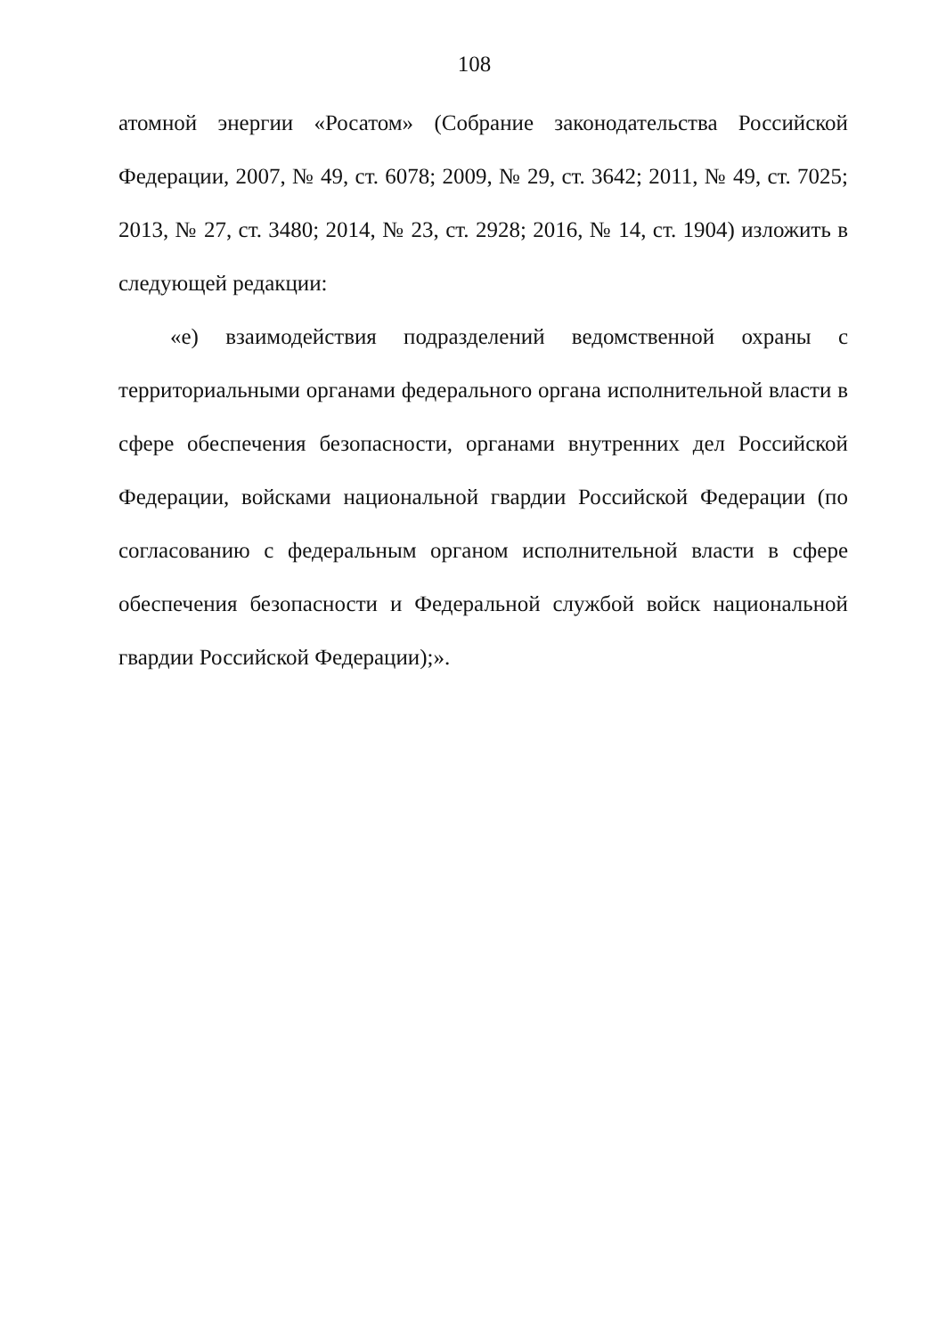108
атомной энергии «Росатом» (Собрание законодательства Российской Федерации, 2007, № 49, ст. 6078; 2009, № 29, ст. 3642; 2011, № 49, ст. 7025; 2013, № 27, ст. 3480; 2014, № 23, ст. 2928; 2016, № 14, ст. 1904) изложить в следующей редакции:
«е) взаимодействия подразделений ведомственной охраны с территориальными органами федерального органа исполнительной власти в сфере обеспечения безопасности, органами внутренних дел Российской Федерации, войсками национальной гвардии Российской Федерации (по согласованию с федеральным органом исполнительной власти в сфере обеспечения безопасности и Федеральной службой войск национальной гвардии Российской Федерации);».